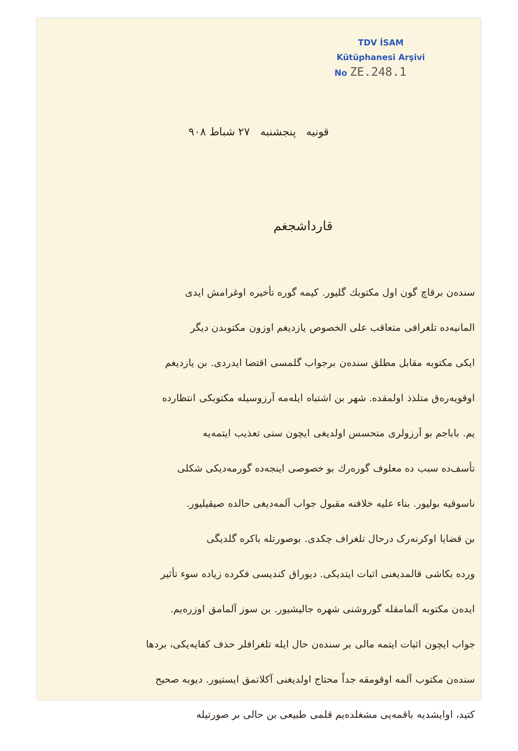TDV İSAM
Kütüphanesi Arşivi
No ZE.248.1
قونیه پنجشنبه ۲۷ شباط ۹۰۸
قارداشجغم
سنده‌ن برقاچ گون اول مکتوبك گلیور. کیمه گوره تأخیره اوغرامش ایدی
المانیه‌ده تلغرافی متعاقب علی الخصوص یازدیغم اوزون مکتوبدن دیگر
ایکی مکتوبه مقابل مطلق سنده‌ن برجواب گلمسی اقتضا ایدردی. بن یازدیغم
اوقویه‌ره‌ق متلذذ اولمقده. شهر بن اشتباه ایله‌مه آرزوسیله مکتوبکی انتظارده
یم. باباجم بو آرزولری متحسس اولدیغی ایچون سنی تعذیب ایتمه‌یه
تأسف‌ده سبب ده معلوف گوره‌رك بو خصوصی اینجه‌ده گورمه‌دیکی شکلی
ناسوقیه بولیور. بناء علیه خلافنه مقبول جواب آلمه‌دیغی حالده صیقیلیور.
بن قضایا اوکرنه‌رک درحال تلغراف چکدی. بوصورتله باکره گلدیگی
ورده بکاشی قالمدیغنی اثبات ایتدیکی. دیوراق کندیسی فکرده زیاده سوء تأثیر
ایده‌ن مکتوبه آلمامقله گوروشنی شهره جالیشیور. بن سوز آلمامق اوزره‌یم.
جواب ایچون اثبات ایتمه مالی بر سنده‌ن حال ایله تلغرافلر حذف کفایه‌یکی، بردها
سنده‌ن مکتوب آلمه اوقومقه جداً محتاج اولدیغنی آکلاتمق ایستیور. دیوبه صحیح
کتید، اوایشدیه باقمه‌یی مشغلده‌یم قلمی طبیعی بن حالی بر صورتیله